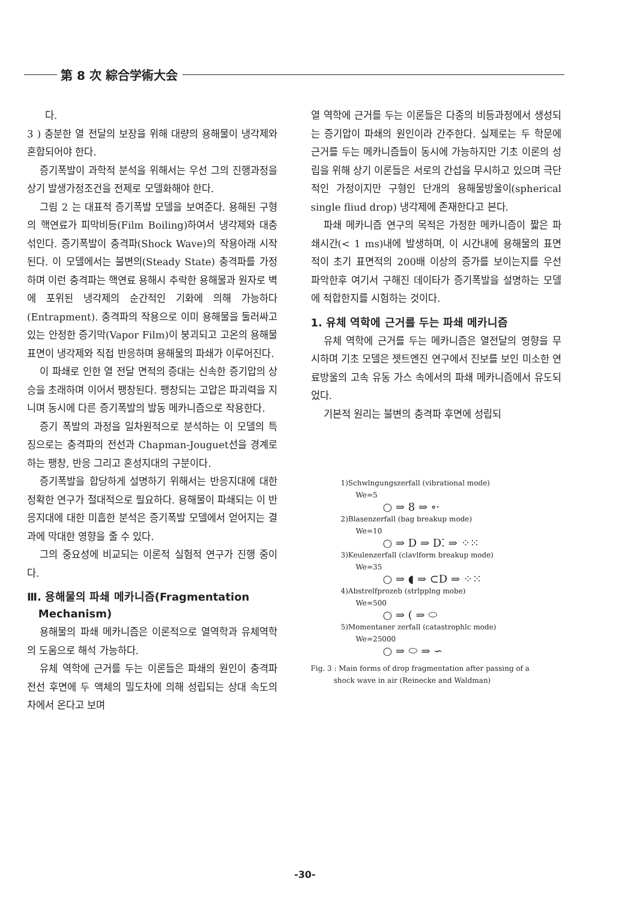第 8 次 綜合学術大会
다.
3 ) 충분한 열 전달의 보장을 위해 대량의 용해물이 냉각제와 혼합되어야 한다.
증기폭발이 과학적 분석을 위해서는 우선 그의 진행과정을 상기 발생가정조건을 전제로 모델화해야 한다.
그림 2 는 대표적 증기폭발 모델을 보여준다. 용해된 구형의 핵연료가 피막비등(Film Boiling)하여서 냉각제와 대충 섞인다. 증기폭발이 충격파(Shock Wave)의 작용아래 시작된다. 이 모델에서는 불변의(Steady State) 충격파를 가정하며 이런 충격파는 핵연료 용해시 추락한 용해물과 원자로 벽에 포위된 냉각제의 순간적인 기화에 의해 가능하다(Entrapment). 충격파의 작용으로 이미 용해물을 둘러싸고 있는 안정한 증기막(Vapor Film)이 붕괴되고 고온의 용해물 표면이 냉각제와 직접 반응하며 용해물의 파쇄가 이루어진다.
이 파쇄로 인한 열 전달 면적의 증대는 신속한 증기압의 상승을 초래하며 이어서 팽창된다. 팽창되는 고압은 파괴력을 지니며 동시에 다른 증기폭발의 발동 메카니즘으로 작용한다.
증기 폭발의 과정을 일차원적으로 분석하는 이 모델의 특징으로는 충격파의 전선과 Chapman-Jouguet선을 경계로 하는 팽창, 반응 그리고 혼성지대의 구분이다.
증기폭발을 합당하게 설명하기 위해서는 반응지대에 대한 정확한 연구가 절대적으로 필요하다. 용해물이 파쇄되는 이 반응지대에 대한 미흡한 분석은 증기폭발 모델에서 얻어지는 결과에 막대한 영향을 줄 수 있다.
그의 중요성에 비교되는 이론적 실험적 연구가 진행 중이다.
Ⅲ. 용해물의 파쇄 메카니즘(Fragmentation
Mechanism)
용해물의 파쇄 메카니즘은 이론적으로 열역학과 유체역학의 도움으로 해석 가능하다.
유체 역학에 근거를 두는 이론들은 파쇄의 원인이 충격파 전선 후면에 두 액체의 밀도차에 의해 성립되는 상대 속도의 차에서 온다고 보며
열 역학에 근거를 두는 이론들은 다종의 비등과정에서 생성되는 증기압이 파쇄의 원인이라 간주한다. 실제로는 두 학문에 근거를 두는 메카니즘들이 동시에 가능하지만 기초 이론의 성립을 위해 상기 이론들은 서로의 간섭을 무시하고 있으며 극단적인 가정이지만 구형인 단개의 용해물방울이(spherical single fliud drop) 냉각제에 존재한다고 본다.
파쇄 메카니즘 연구의 목적은 가정한 메카니즘이 짧은 파쇄시간(< 1 ms)내에 발생하며, 이 시간내에 용해물의 표면적이 초기 표면적의 200배 이상의 증가를 보이는지를 우선 파악한후 여기서 구해진 데이타가 증기폭발을 설명하는 모델에 적합한지를 시험하는 것이다.
1. 유체 역학에 근거를 두는 파쇄 메카니즘
유체 역학에 근거를 두는 메카니즘은 열전달의 영향을 무시하며 기초 모델은 젯트엔진 연구에서 진보를 보인 미소한 연료방울의 고속 유동 가스 속에서의 파쇄 메카니즘에서 유도되었다.
기본적 원리는 불변의 충격파 후면에 성립되
1)Schwlngungszerfall (vibrational mode)
We=5
○ ⇒ 8 ⇒ ∘·
2)Blasenzerfall (bag breakup mode)
We=10
○ ⇒ D ⇒ D⁚ ⇒ ⁘⁙
3)Keulenzerfall (clavlform breakup mode)
We=35
○ ⇒ ◖ ⇒ ⊂D ⇒ ⁘⁙
4)Abstrelfprozeb (strlpplng mobe)
We=500
○ ⇒ ( ⇒ ⬭
5)Momentaner zerfall (catastrophlc mode)
We=25000
○ ⇒ ⬭ ⇒ ∽
Fig. 3 : Main forms of drop fragmentation after passing of a
shock wave in air (Reinecke and Waldman)
-30-